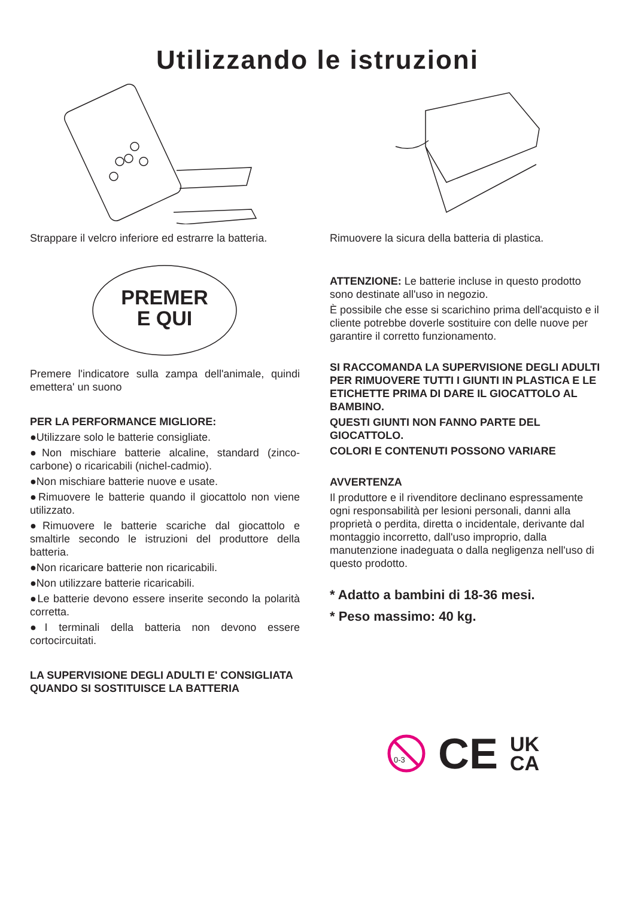Utilizzando le istruzioni
Strappare il velcro inferiore ed estrarre la batteria.
PREMER
E QUI
Premere l'indicatore sulla zampa dell'animale, quindi emettera' un suono
PER LA PERFORMANCE MIGLIORE:
●Utilizzare solo le batterie consigliate.
●Non mischiare batterie alcaline, standard (zinco-carbone) o ricaricabili (nichel-cadmio).
●Non mischiare batterie nuove e usate.
●Rimuovere le batterie quando il giocattolo non viene utilizzato.
●Rimuovere le batterie scariche dal giocattolo e smaltirle secondo le istruzioni del produttore della batteria.
●Non ricaricare batterie non ricaricabili.
●Non utilizzare batterie ricaricabili.
●Le batterie devono essere inserite secondo la polarità corretta.
●I terminali della batteria non devono essere cortocircuitati.
LA SUPERVISIONE DEGLI ADULTI E' CONSIGLIATA QUANDO SI SOSTITUISCE LA BATTERIA
Rimuovere la sicura della batteria di plastica.
ATTENZIONE: Le batterie incluse in questo prodotto sono destinate all'uso in negozio.
È possibile che esse si scarichino prima dell'acquisto e il cliente potrebbe doverle sostituire con delle nuove per garantire il corretto funzionamento.
SI RACCOMANDA LA SUPERVISIONE DEGLI ADULTI PER RIMUOVERE TUTTI I GIUNTI IN PLASTICA E LE ETICHETTE PRIMA DI DARE IL GIOCATTOLO AL BAMBINO.
QUESTI GIUNTI NON FANNO PARTE DEL GIOCATTOLO.
COLORI E CONTENUTI POSSONO VARIARE
AVVERTENZA
Il produttore e il rivenditore declinano espressamente ogni responsabilità per lesioni personali, danni alla proprietà o perdita, diretta o incidentale, derivante dal montaggio incorretto, dall'uso improprio, dalla manutenzione inadeguata o dalla negligenza nell'uso di questo prodotto.
* Adatto a bambini di 18-36 mesi.
* Peso massimo: 40 kg.
0-3
CE UK
CA